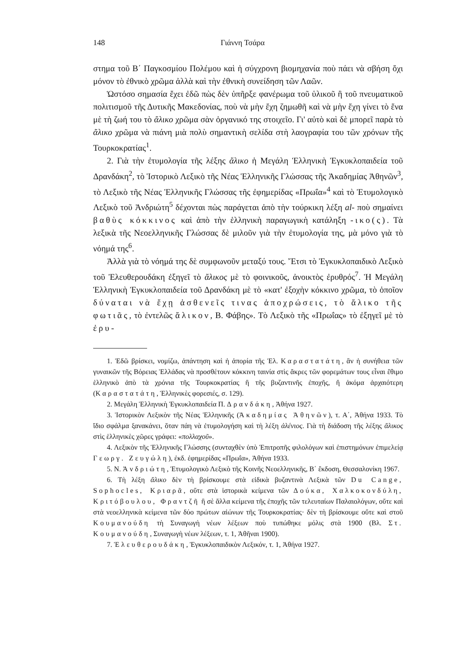148 Γιάννη Τσάρα
στημα τοῦ Β΄ Παγκοσμίου Πολέμου καὶ ἡ σύγχρονη βιομηχανία ποὺ πάει νὰ σβήση ὄχι μόνον τὸ ἐθνικὸ χρῶμα ἀλλὰ καὶ τὴν ἐθνικὴ συνείδηση τῶν Λαῶν.
Ὡστόσο σημασία ἔχει ἐδῶ πὼς δὲν ὑπῆρξε φανέρωμα τοῦ ὑλικοῦ ἢ τοῦ πνευματικοῦ πολιτισμοῦ τῆς Δυτικῆς Μακεδονίας, ποὺ νὰ μὴν ἔχη ζημωθῆ καὶ νὰ μὴν ἔχη γίνει τὸ ἕνα μὲ τὴ ζωή του τὸ ἄλικο χρῶμα σὰν ὀργανικό της στοιχεῖο. Γι' αὐτὸ καὶ δὲ μπορεῖ παρὰ τὸ ἄλικο χρῶμα νὰ πιάνη μιὰ πολὺ σημαντικὴ σελίδα στὴ λαογραφία του τῶν χρόνων τῆς Τουρκοκρατίας<sup>1</sup>.
2. Γιὰ τὴν ἐτυμολογία τῆς λέξης ἄλικο ἡ Μεγάλη Ἑλληνικὴ Ἐγκυκλοπαιδεία τοῦ Δρανδάκη<sup>2</sup>, τὸ Ἱστορικὸ Λεξικὸ τῆς Νέας Ἑλληνικῆς Γλώσσας τῆς Ἀκαδημίας Ἀθηνῶν<sup>3</sup>, τὸ Λεξικὸ τῆς Νέας Ἑλληνικῆς Γλώσσας τῆς ἐφημερίδας «Πρωΐα»<sup>4</sup> καὶ τὸ Ἐτυμολογικὸ Λεξικὸ τοῦ Ἀνδριώτη<sup>5</sup> δέχονται πὼς παράγεται ἀπὸ τὴν τούρκικη λέξη al- ποὺ σημαίνει βαθὺς κόκκινος καὶ ἀπὸ τὴν ἑλληνικὴ παραγωγικὴ κατάληξη -ικο(ς). Τὰ λεξικὰ τῆς Νεοελληνικῆς Γλώσσας δὲ μιλοῦν γιὰ τὴν ἐτυμολογία της, μὰ μόνο γιὰ τὸ νόημά της<sup>6</sup>.
Ἀλλὰ γιὰ τὸ νόημά της δὲ συμφωνοῦν μεταξύ τους. Ἔτσι τὸ Ἐγκυκλοπαιδικὸ Λεξικὸ τοῦ Ἐλευθερουδάκη ἐξηγεῖ τὸ ἄλικος μὲ τὸ φοινικοῦς, ἀνοικτὸς ἐρυθρός<sup>7</sup>. Ἡ Μεγάλη Ἑλληνικὴ Ἐγκυκλοπαιδεία τοῦ Δρανδάκη μὲ τὸ «κατ' ἐξοχὴν κόκκινο χρῶμα, τὸ ὁποῖον δύναται νὰ ἔχῃ ἀσθενεῖς τινας ἀποχρώσεις, τὸ ἄλικο τῆς φωτιᾶς, τὸ ἐντελῶς ἄλικον, Β. Φάβης». Τὸ Λεξικὸ τῆς «Πρωΐας» τὸ ἐξηγεῖ μὲ τὸ ἐρυ-
1. Ἐδῶ βρίσκει, νομίζω, ἀπάντηση καὶ ἡ ἀπορία τῆς Ἑλ. Καραστατάτη, ἂν ἡ συνήθεια τῶν γυναικῶν τῆς Βόρειας Ἑλλάδας νὰ προσθέτουν κόκκινη ταινία στὶς ἄκρες τῶν φορεμάτων τους εἶναι ἔθιμο ἑλληνικὸ ἀπὸ τὰ χρόνια τῆς Τουρκοκρατίας ἢ τῆς βυζαντινῆς ἐποχῆς, ἢ ἀκόμα ἀρχαιότερη (Καραστατάτη, Ἑλληνικὲς φορεσιές, σ. 129).
2. Μεγάλη Ἑλληνικὴ Ἐγκυκλοπαιδεία Π. Δρανδάκη, Ἀθήνα 1927.
3. Ἱστορικὸν Λεξικὸν τῆς Νέας Ἑλληνικῆς (Ἀκαδημίας Ἀθηνῶν), τ. Α΄, Ἀθήνα 1933. Τὸ ἴδιο σφάλμα ξανακάνει, ὅταν πάη νὰ ἐτυμολογήση καὶ τὴ λέξη ἀλένιος. Γιὰ τὴ διάδοση τῆς λέξης ἄλικος στὶς ἑλληνικὲς χῶρες γράφει: «πολλαχοῦ».
4. Λεξικὸν τῆς Ἑλληνικῆς Γλώσσης (συνταχθὲν ὑπὸ Ἐπιτροπῆς φιλολόγων καὶ ἐπιστημόνων ἐπιμελείᾳ Γεωργ. Ζευγώλη), ἐκδ. ἐφημερίδας «Πρωΐα», Ἀθήνα 1933.
5. Ν. Ἀνδριώτη, Ἐτυμολογικὸ Λεξικὸ τῆς Κοινῆς Νεοελληνικῆς, Β΄ ἔκδοση, Θεσσαλονίκη 1967.
6. Τὴ λέξη ἄλικο δὲν τὴ βρίσκουμε στὰ εἰδικὰ βυζαντινὰ Λεξικὰ τῶν Du Cange, Sophocles, Κριαρᾶ, οὔτε στὰ ἱστορικὰ κείμενα τῶν Δούκα, Χαλκοκονδύλη, Κριτόβουλου, Φραντζῆ ἢ σὲ ἄλλα κείμενα τῆς ἐποχῆς τῶν τελευταίων Παλαιολόγων, οὔτε καὶ στὰ νεοελληνικὰ κείμενα τῶν δύο πρώτων αἰώνων τῆς Τουρκοκρατίας· δὲν τὴ βρίσκουμε οὔτε καὶ στοῦ Κουμανούδη τὴ Συναγωγὴ νέων λέξεων ποὺ τυπώθηκε μόλις στὰ 1900 (Βλ. Στ. Κουμανούδη, Συναγωγὴ νέων λέξεων, τ. 1, Ἀθῆναι 1900).
7. Ἐλευθερουδάκη, Ἐγκυκλοπαιδικὸν Λεξικόν, τ. 1, Ἀθήνα 1927.